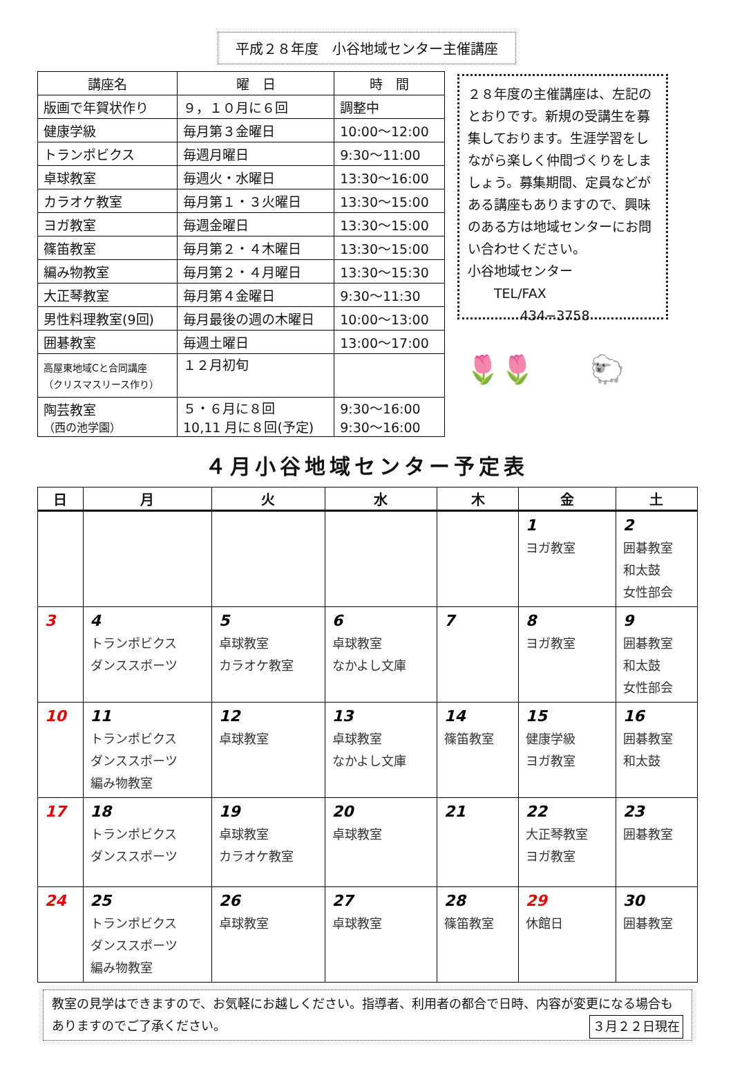平成２８年度　小谷地域センター主催講座
| 講座名 | 曜 日 | 時 間 |
| --- | --- | --- |
| 版画で年賀状作り | ９，１０月に６回 | 調整中 |
| 健康学級 | 毎月第３金曜日 | 10:00～12:00 |
| トランポビクス | 毎週月曜日 | 9:30～11:00 |
| 卓球教室 | 毎週火・水曜日 | 13:30～16:00 |
| カラオケ教室 | 毎月第１・３火曜日 | 13:30～15:00 |
| ヨガ教室 | 毎週金曜日 | 13:30～15:00 |
| 篠笛教室 | 毎月第２・４木曜日 | 13:30～15:00 |
| 編み物教室 | 毎月第２・４月曜日 | 13:30～15:30 |
| 大正琴教室 | 毎月第４金曜日 | 9:30～11:30 |
| 男性料理教室(9回) | 毎月最後の週の木曜日 | 10:00～13:00 |
| 囲碁教室 | 毎週土曜日 | 13:00～17:00 |
| 高屋東地域Cと合同講座 （クリスマスリース作り） | １２月初旬 | |
| 陶芸教室 （西の池学園） | ５・６月に８回 10,11 月に８回(予定) | 9:30～16:00 9:30～16:00 |
２８年度の主催講座は、左記のとおりです。新規の受講生を募集しております。生涯学習をしながら楽しく仲間づくりをしましょう。募集期間、定員などがある講座もありますので、興味のある方は地域センターにお問い合わせください。
小谷地域センター
　　TEL/FAX
　　　　434−3758
🌷🌷　　🐑
４月小谷地域センター予定表
| 日 | 月 | 火 | 水 | 木 | 金 | 土 |
| --- | --- | --- | --- | --- | --- | --- |
| | | | | | 1 ヨガ教室 | 2 囲碁教室 和太鼓 女性部会 |
| 3 | 4 トランポビクス ダンススポーツ | 5 卓球教室 カラオケ教室 | 6 卓球教室 なかよし文庫 | 7 | 8 ヨガ教室 | 9 囲碁教室 和太鼓 女性部会 |
| 10 | 11 トランポビクス ダンススポーツ 編み物教室 | 12 卓球教室 | 13 卓球教室 なかよし文庫 | 14 篠笛教室 | 15 健康学級 ヨガ教室 | 16 囲碁教室 和太鼓 |
| 17 | 18 トランポビクス ダンススポーツ | 19 卓球教室 カラオケ教室 | 20 卓球教室 | 21 | 22 大正琴教室 ヨガ教室 | 23 囲碁教室 |
| 24 | 25 トランポビクス ダンススポーツ 編み物教室 | 26 卓球教室 | 27 卓球教室 | 28 篠笛教室 | 29 休館日 | 30 囲碁教室 |
教室の見学はできますので、お気軽にお越しください。指導者、利用者の都合で日時、内容が変更になる場合もありますのでご了承ください。 ３月２２日現在